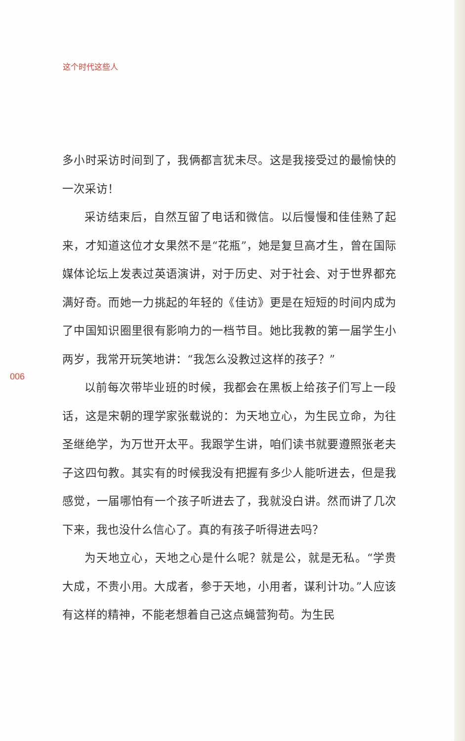这个时代这些人
多小时采访时间到了，我俩都言犹未尽。这是我接受过的最愉快的一次采访！
采访结束后，自然互留了电话和微信。以后慢慢和佳佳熟了起来，才知道这位才女果然不是“花瓶”，她是复旦高才生，曾在国际媒体论坛上发表过英语演讲，对于历史、对于社会、对于世界都充满好奇。而她一力挑起的年轻的《佳访》更是在短短的时间内成为了中国知识圈里很有影响力的一档节目。她比我教的第一届学生小两岁，我常开玩笑地讲：“我怎么没教过这样的孩子？”
以前每次带毕业班的时候，我都会在黑板上给孩子们写上一段话，这是宋朝的理学家张载说的：为天地立心，为生民立命，为往圣继绝学，为万世开太平。我跟学生讲，咱们读书就要遵照张老夫子这四句教。其实有的时候我没有把握有多少人能听进去，但是我感觉，一届哪怕有一个孩子听进去了，我就没白讲。然而讲了几次下来，我也没什么信心了。真的有孩子听得进去吗？
为天地立心，天地之心是什么呢？就是公，就是无私。“学贵大成，不贵小用。大成者，参于天地，小用者，谋利计功。”人应该有这样的精神，不能老想着自己这点蝇营狗苟。为生民
006